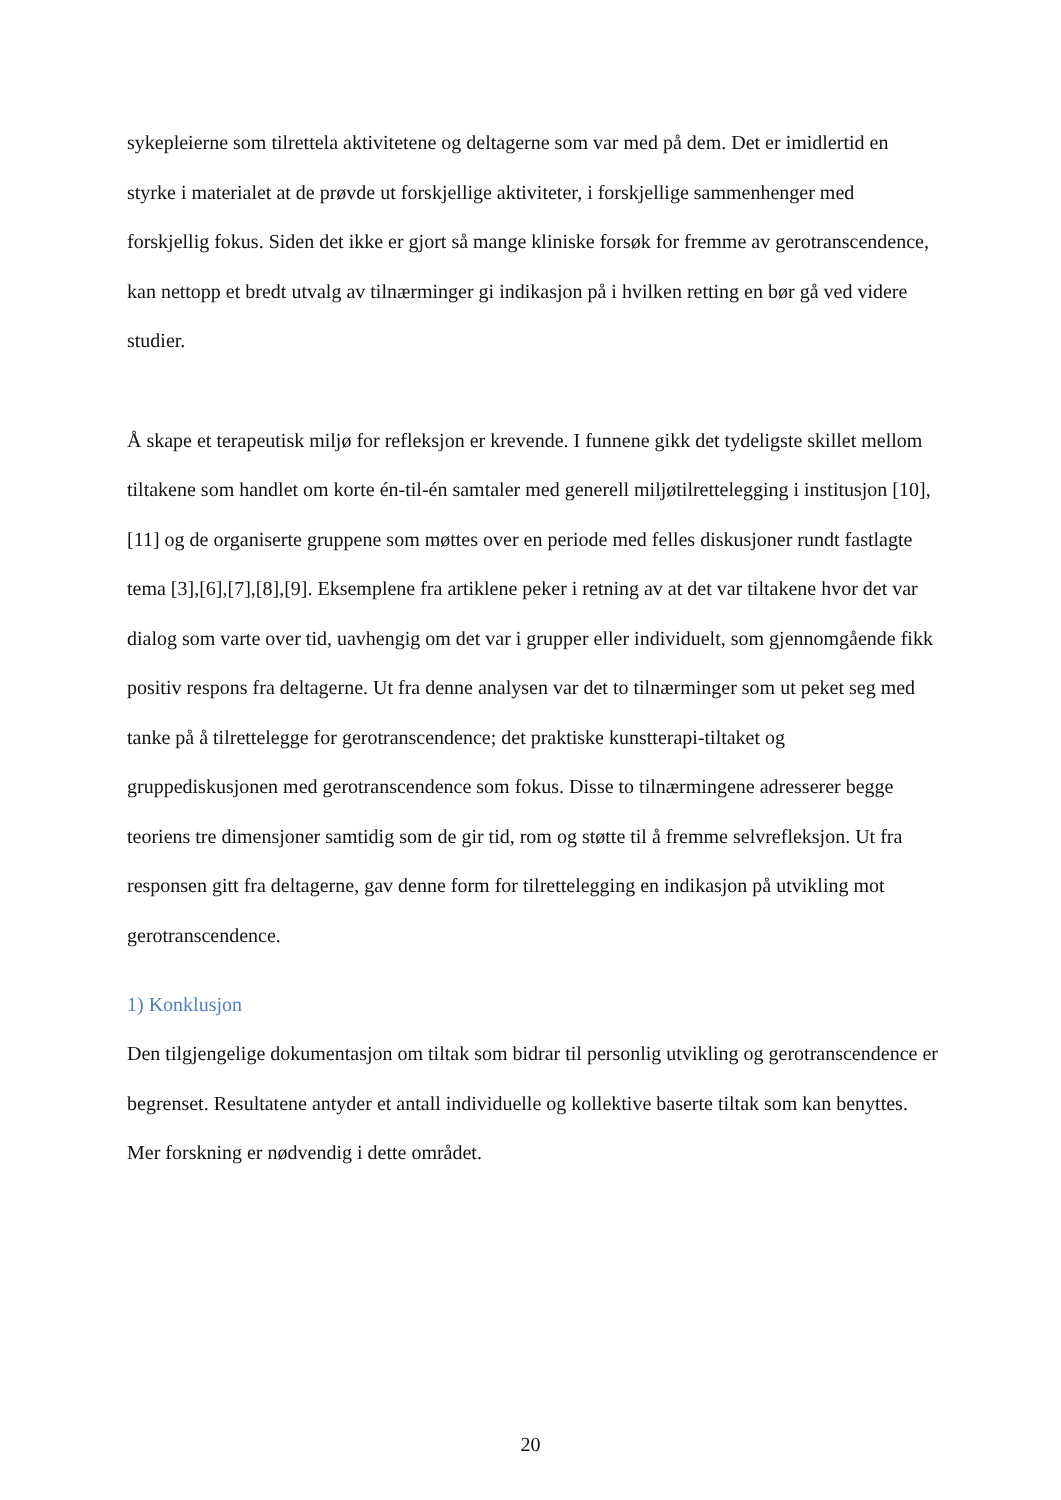sykepleierne som tilrettela aktivitetene og deltagerne som var med på dem. Det er imidlertid en styrke i materialet at de prøvde ut forskjellige aktiviteter, i forskjellige sammenhenger med forskjellig fokus. Siden det ikke er gjort så mange kliniske forsøk for fremme av gerotranscendence, kan nettopp et bredt utvalg av tilnærminger gi indikasjon på i hvilken retting en bør gå ved videre studier.
Å skape et terapeutisk miljø for refleksjon er krevende. I funnene gikk det tydeligste skillet mellom tiltakene som handlet om korte én-til-én samtaler med generell miljøtilrettelegging i institusjon [10],[11] og de organiserte gruppene som møttes over en periode med felles diskusjoner rundt fastlagte tema [3],[6],[7],[8],[9]. Eksemplene fra artiklene peker i retning av at det var tiltakene hvor det var dialog som varte over tid, uavhengig om det var i grupper eller individuelt, som gjennomgående fikk positiv respons fra deltagerne. Ut fra denne analysen var det to tilnærminger som ut peket seg med tanke på å tilrettelegge for gerotranscendence; det praktiske kunstterapi-tiltaket og gruppediskusjonen med gerotranscendence som fokus. Disse to tilnærmingene adresserer begge teoriens tre dimensjoner samtidig som de gir tid, rom og støtte til å fremme selvrefleksjon. Ut fra responsen gitt fra deltagerne, gav denne form for tilrettelegging en indikasjon på utvikling mot gerotranscendence.
1) Konklusjon
Den tilgjengelige dokumentasjon om tiltak som bidrar til personlig utvikling og gerotranscendence er begrenset. Resultatene antyder et antall individuelle og kollektive baserte tiltak som kan benyttes. Mer forskning er nødvendig i dette området.
20